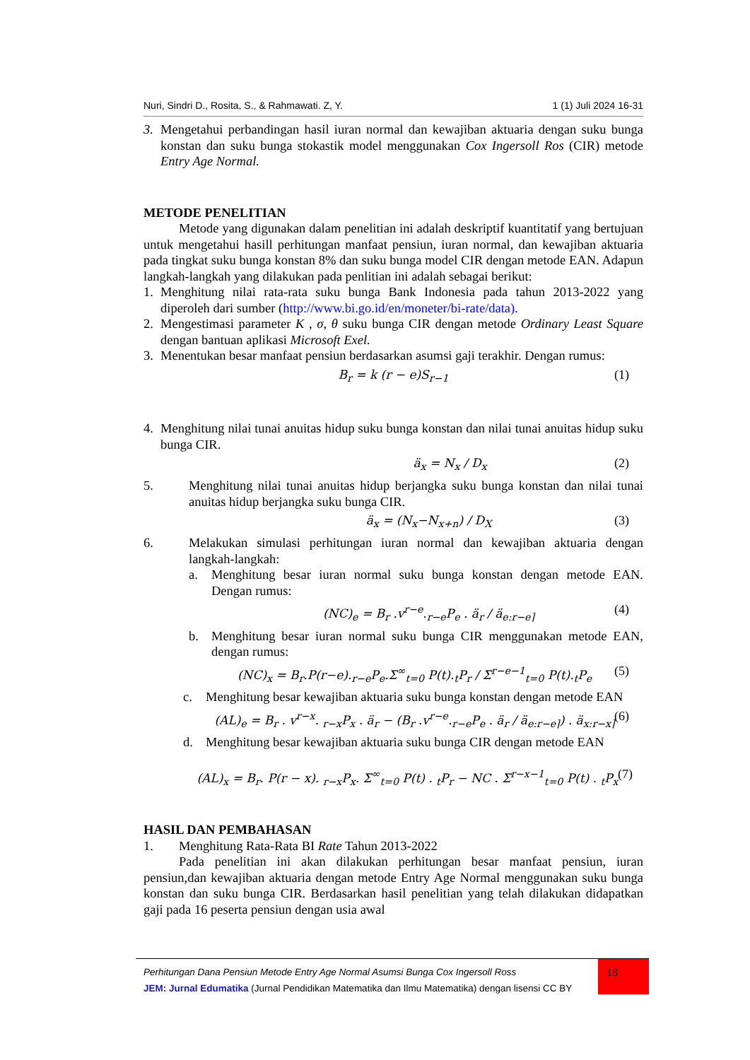Nuri, Sindri D., Rosita, S., & Rahmawati. Z, Y. 1 (1) Juli 2024 16-31
3. Mengetahui perbandingan hasil iuran normal dan kewajiban aktuaria dengan suku bunga konstan dan suku bunga stokastik model menggunakan Cox Ingersoll Ros (CIR) metode Entry Age Normal.
METODE PENELITIAN
Metode yang digunakan dalam penelitian ini adalah deskriptif kuantitatif yang bertujuan untuk mengetahui hasill perhitungan manfaat pensiun, iuran normal, dan kewajiban aktuaria pada tingkat suku bunga konstan 8% dan suku bunga model CIR dengan metode EAN. Adapun langkah-langkah yang dilakukan pada penlitian ini adalah sebagai berikut:
1. Menghitung nilai rata-rata suku bunga Bank Indonesia pada tahun 2013-2022 yang diperoleh dari sumber (http://www.bi.go.id/en/moneter/bi-rate/data).
2. Mengestimasi parameter K , σ, θ suku bunga CIR dengan metode Ordinary Least Square dengan bantuan aplikasi Microsoft Exel.
3. Menentukan besar manfaat pensiun berdasarkan asumsi gaji terakhir. Dengan rumus:
B<sub>r</sub> = k (r − e)S<sub>r−1</sub> (1)
4. Menghitung nilai tunai anuitas hidup suku bunga konstan dan nilai tunai anuitas hidup suku bunga CIR.
ä<sub>x</sub> = N<sub>x</sub> / D<sub>x</sub> (2)
5. Menghitung nilai tunai anuitas hidup berjangka suku bunga konstan dan nilai tunai anuitas hidup berjangka suku bunga CIR.
ä<sub>x</sub> = (N<sub>x</sub>−N<sub>x+n</sub>) / D<sub>X</sub> (3)
6. Melakukan simulasi perhitungan iuran normal dan kewajiban aktuaria dengan langkah-langkah:
a. Menghitung besar iuran normal suku bunga konstan dengan metode EAN. Dengan rumus:
(NC)<sub>e</sub> = B<sub>r</sub> .v<sup>r−e</sup>.<sub>r−e</sub>P<sub>e</sub> . ä<sub>r</sub> / ä<sub>e:r−e⌉</sub> (4)
b. Menghitung besar iuran normal suku bunga CIR menggunakan metode EAN, dengan rumus:
(NC)<sub>x</sub> = B<sub>r</sub>.P(r−e).<sub>r−e</sub>P<sub>e</sub>.Σ<sup>∞</sup><sub>t=0</sub> P(t).<sub>t</sub>P<sub>r</sub> / Σ<sup>r−e−1</sup><sub>t=0</sub> P(t).<sub>t</sub>P<sub>e</sub> (5)
c. Menghitung besar kewajiban aktuaria suku bunga konstan dengan metode EAN
(AL)<sub>e</sub> = B<sub>r</sub> . v<sup>r−x</sup>. <sub>r−x</sub>P<sub>x</sub> . ä<sub>r</sub> − (B<sub>r</sub> .v<sup>r−e</sup>.<sub>r−e</sub>P<sub>e</sub> . ä<sub>r</sub> / ä<sub>e:r−e⌉</sub>) . ä<sub>x:r−x⌉</sub> (6)
d. Menghitung besar kewajiban aktuaria suku bunga CIR dengan metode EAN
(AL)<sub>x</sub> = B<sub>r</sub>. P(r − x). <sub>r−x</sub>P<sub>x</sub>. Σ<sup>∞</sup><sub>t=0</sub> P(t) . <sub>t</sub>P<sub>r</sub> − NC . Σ<sup>r−x−1</sup><sub>t=0</sub> P(t) . <sub>t</sub>P<sub>x</sub> (7)
HASIL DAN PEMBAHASAN
1. Menghitung Rata-Rata BI Rate Tahun 2013-2022
Pada penelitian ini akan dilakukan perhitungan besar manfaat pensiun, iuran pensiun,dan kewajiban aktuaria dengan metode Entry Age Normal menggunakan suku bunga konstan dan suku bunga CIR. Berdasarkan hasil penelitian yang telah dilakukan didapatkan gaji pada 16 peserta pensiun dengan usia awal
Perhitungan Dana Pensiun Metode Entry Age Normal Asumsi Bunga Cox Ingersoll Ross
JEM: Jurnal Edumatika (Jurnal Pendidikan Matematika dan Ilmu Matematika) dengan lisensi CC BY
18